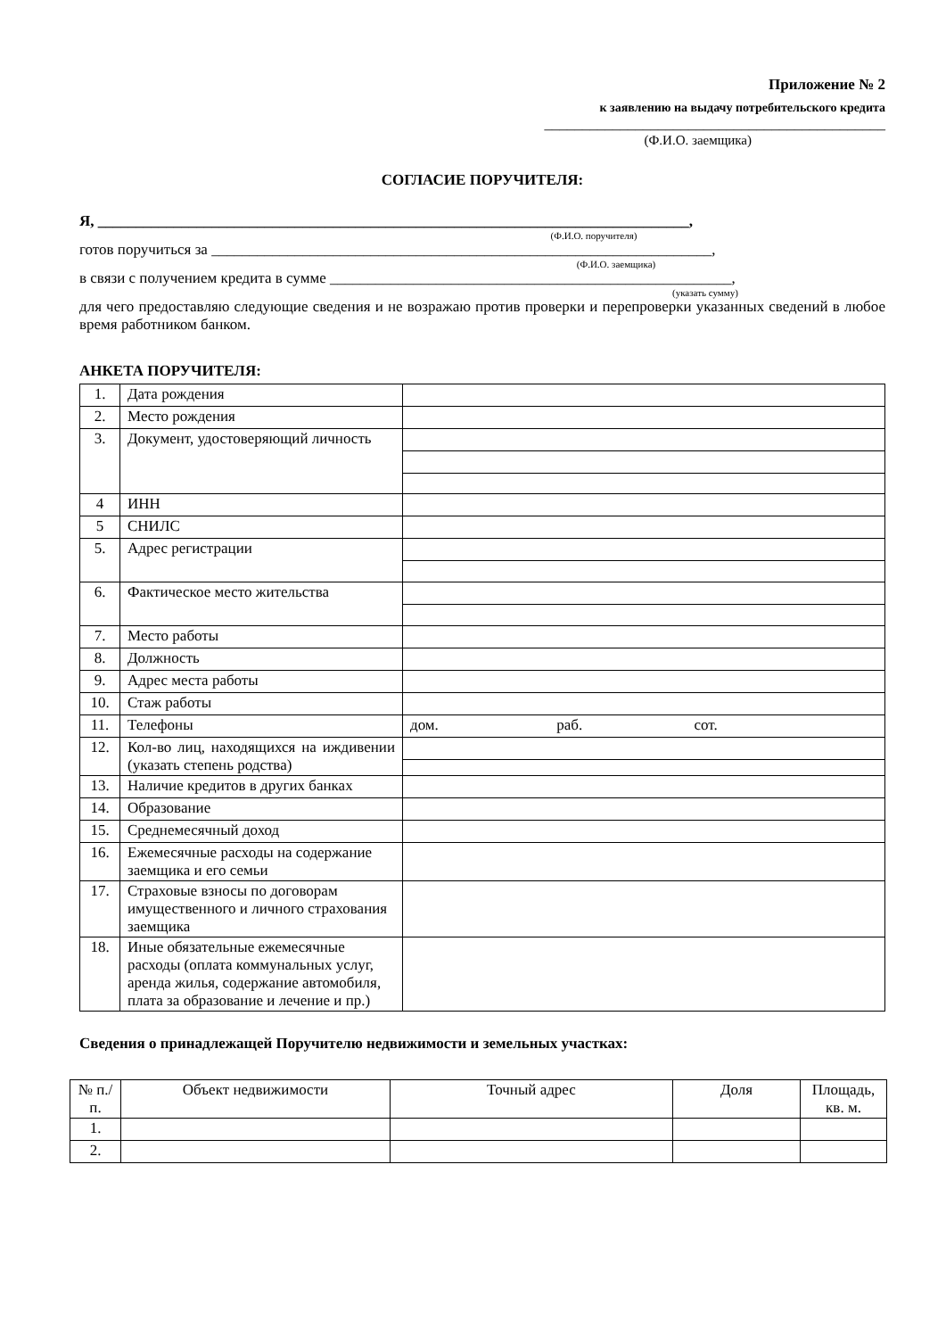Приложение № 2
к заявлению на выдачу потребительского кредита
_____________________________________________
(Ф.И.О. заемщика)
СОГЛАСИЕ ПОРУЧИТЕЛЯ:
Я, ______________________________________________________________________________,
(Ф.И.О. поручителя)
готов поручиться за __________________________________________________________________,
(Ф.И.О. заемщика)
в связи с получением кредита в сумме _____________________________________________________,
(указать сумму)
для чего предоставляю следующие сведения и не возражаю против проверки и перепроверки указанных сведений в любое время работником банком.
АНКЕТА ПОРУЧИТЕЛЯ:
| 1. | Дата рождения | |
| 2. | Место рождения | |
| 3. | Документ, удостоверяющий личность | |
| 4 | ИНН | |
| 5 | СНИЛС | |
| 5. | Адрес регистрации | |
| 6. | Фактическое место жительства | |
| 7. | Место работы | |
| 8. | Должность | |
| 9. | Адрес места работы | |
| 10. | Стаж работы | |
| 11. | Телефоны | дом. раб. сот. |
| 12. | Кол-во лиц, находящихся на иждивении (указать степень родства) | |
| 13. | Наличие кредитов в других банках | |
| 14. | Образование | |
| 15. | Среднемесячный доход | |
| 16. | Ежемесячные расходы на содержание заемщика и его семьи | |
| 17. | Страховые взносы по договорам имущественного и личного страхования заемщика | |
| 18. | Иные обязательные ежемесячные расходы (оплата коммунальных услуг, аренда жилья, содержание автомобиля, плата за образование и лечение и пр.) | |
Сведения о принадлежащей Поручителю недвижимости и земельных участках:
| № п./п. | Объект недвижимости | Точный адрес | Доля | Площадь, кв. м. |
| --- | --- | --- | --- | --- |
| 1. | | | | |
| 2. | | | | |